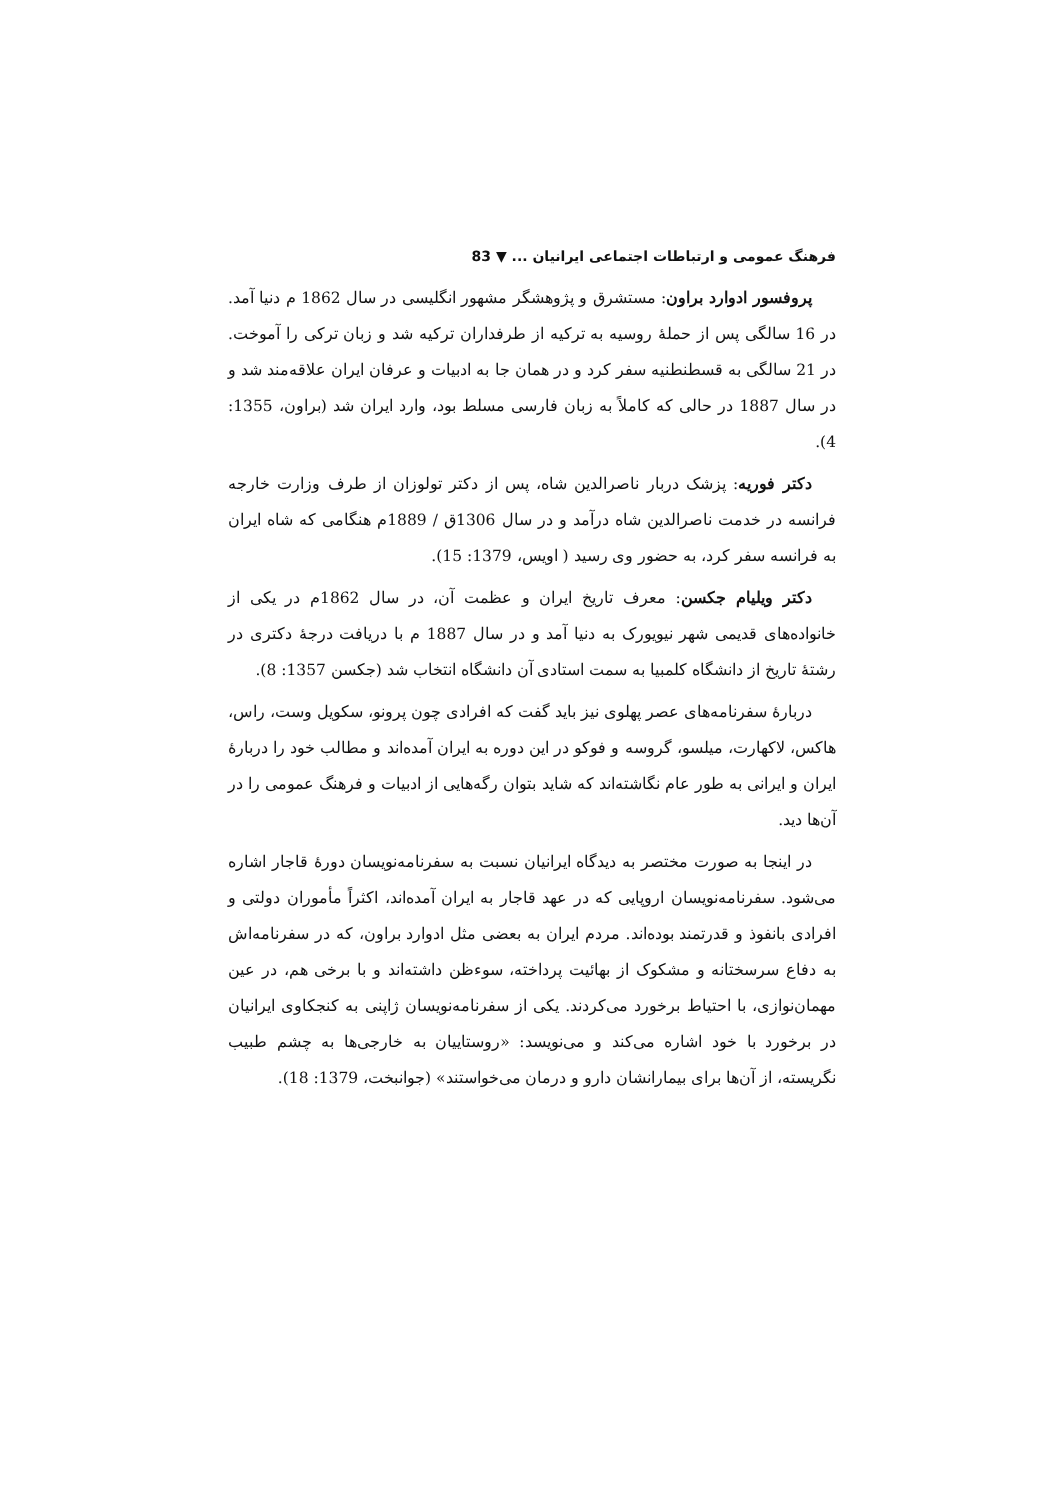فرهنگ عمومی و ارتباطات اجتماعی ایرانیان ... ▼ 83
پروفسور ادوارد براون: مستشرق و پژوهشگر مشهور انگلیسی در سال 1862 م دنیا آمد. در 16 سالگی پس از حملهٔ روسیه به ترکیه از طرفداران ترکیه شد و زبان ترکی را آموخت. در 21 سالگی به قسطنطنیه سفر کرد و در همان جا به ادبیات و عرفان ایران علاقه‌مند شد و در سال 1887 در حالی که کاملاً به زبان فارسی مسلط بود، وارد ایران شد (براون، 1355: 4).
دکتر فوریه: پزشک دربار ناصرالدین شاه، پس از دکتر تولوزان از طرف وزارت خارجه فرانسه در خدمت ناصرالدین شاه درآمد و در سال 1306ق / 1889م هنگامی که شاه ایران به فرانسه سفر کرد، به حضور وی رسید ( اویس، 1379: 15).
دکتر ویلیام جکسن: معرف تاریخ ایران و عظمت آن، در سال 1862م در یکی از خانواده‌های قدیمی شهر نیویورک به دنیا آمد و در سال 1887 م با دریافت درجهٔ دکتری در رشتهٔ تاریخ از دانشگاه کلمبیا به سمت استادی آن دانشگاه انتخاب شد (جکسن 1357: 8).
دربارهٔ سفرنامه‌های عصر پهلوی نیز باید گفت که افرادی چون پرونو، سکویل وست، راس، هاکس، لاکهارت، میلسو، گروسه و فوکو در این دوره به ایران آمده‌اند و مطالب خود را دربارهٔ ایران و ایرانی به طور عام نگاشته‌اند که شاید بتوان رگه‌هایی از ادبیات و فرهنگ عمومی را در آن‌ها دید.
در اینجا به صورت مختصر به دیدگاه ایرانیان نسبت به سفرنامه‌نویسان دورهٔ قاجار اشاره می‌شود. سفرنامه‌نویسان اروپایی که در عهد قاجار به ایران آمده‌اند، اکثراً مأموران دولتی و افرادی بانفوذ و قدرتمند بوده‌اند. مردم ایران به بعضی مثل ادوارد براون، که در سفرنامه‌اش به دفاع سرسختانه و مشکوک از بهائیت پرداخته، سوءظن داشته‌اند و با برخی هم، در عین مهمان‌نوازی، با احتیاط برخورد می‌کردند. یکی از سفرنامه‌نویسان ژاپنی به کنجکاوی ایرانیان در برخورد با خود اشاره می‌کند و می‌نویسد: «روستاییان به خارجی‌ها به چشم طبیب نگریسته، از آن‌ها برای بیمارانشان دارو و درمان می‌خواستند» (جوانبخت، 1379: 18).